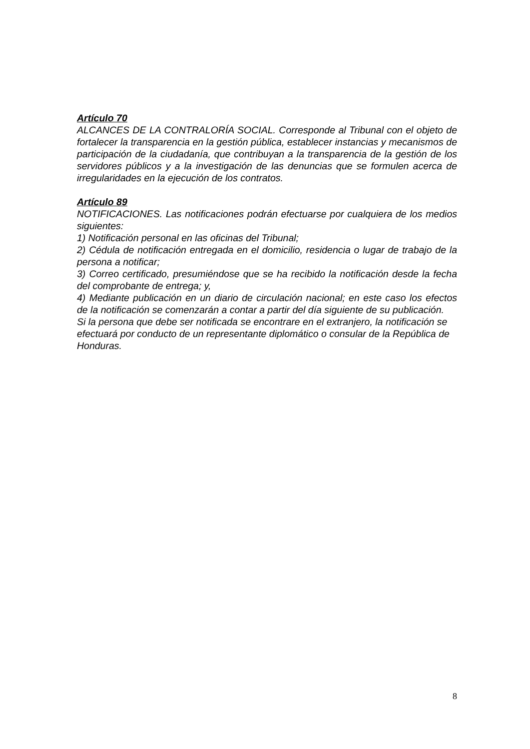Artículo 70
ALCANCES DE LA CONTRALORÍA SOCIAL. Corresponde al Tribunal con el objeto de fortalecer la transparencia en la gestión pública, establecer instancias y mecanismos de participación de la ciudadanía, que contribuyan a la transparencia de la gestión de los servidores públicos y a la investigación de las denuncias que se formulen acerca de irregularidades en la ejecución de los contratos.
Artículo 89
NOTIFICACIONES. Las notificaciones podrán efectuarse por cualquiera de los medios siguientes:
1) Notificación personal en las oficinas del Tribunal;
2) Cédula de notificación entregada en el domicilio, residencia o lugar de trabajo de la persona a notificar;
3) Correo certificado, presumiéndose que se ha recibido la notificación desde la fecha del comprobante de entrega; y,
4) Mediante publicación en un diario de circulación nacional; en este caso los efectos de la notificación se comenzarán a contar a partir del día siguiente de su publicación.
Si la persona que debe ser notificada se encontrare en el extranjero, la notificación se efectuará por conducto de un representante diplomático o consular de la República de Honduras.
8